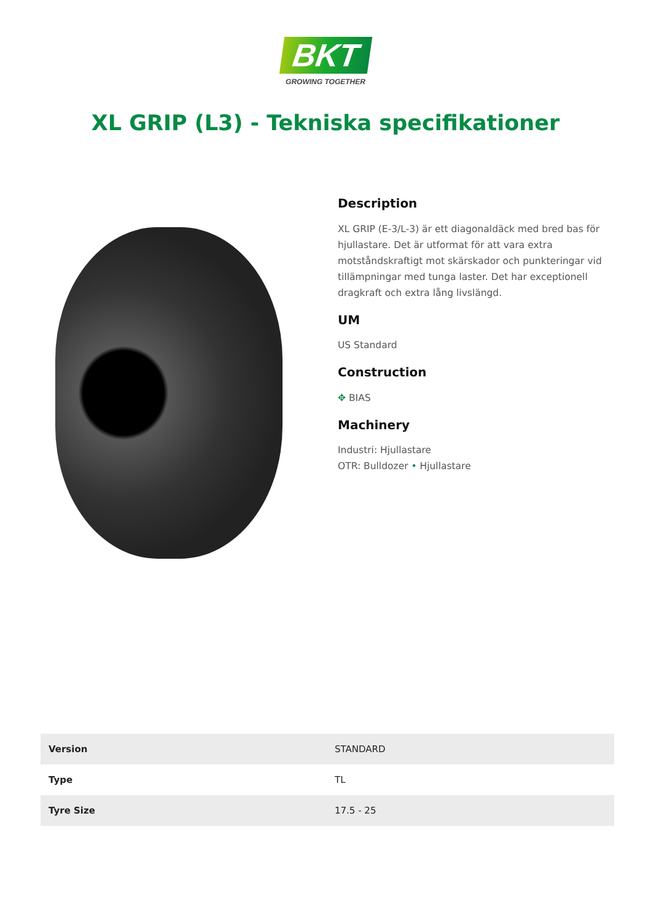BKT
GROWING TOGETHER
XL GRIP (L3) - Tekniska specifikationer
Description
XL GRIP (E-3/L-3) är ett diagonaldäck med bred bas för hjullastare. Det är utformat för att vara extra motståndskraftigt mot skärskador och punkteringar vid tillämpningar med tunga laster. Det har exceptionell dragkraft och extra lång livslängd.
UM
US Standard
Construction
✥ BIAS
Machinery
Industri: Hjullastare
OTR: Bulldozer • Hjullastare
| Version | STANDARD |
| Type | TL |
| Tyre Size | 17.5 - 25 |